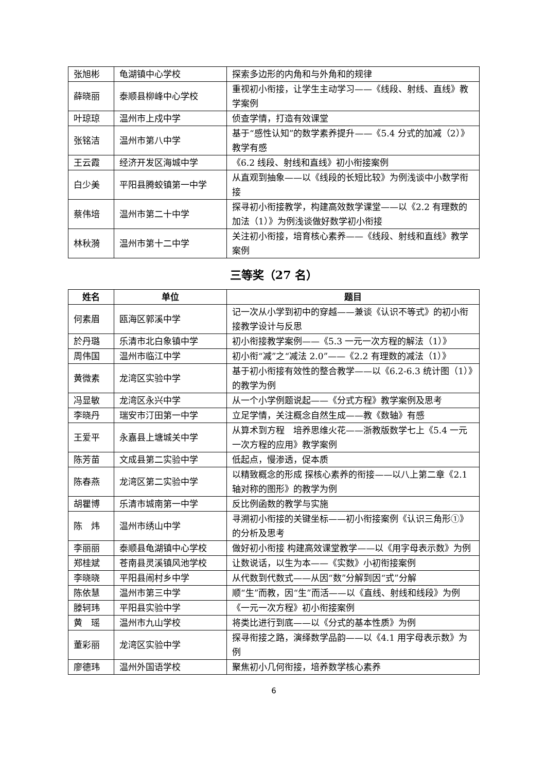| 张旭彬 | 龟湖镇中心学校 | 探索多边形的内角和与外角和的规律 |
| 薛晓丽 | 泰顺县柳峰中心学校 | 重视初小衔接，让学生主动学习——《线段、射线、直线》教学案例 |
| 叶琼琼 | 温州市上戍中学 | 侦查学情，打造有效课堂 |
| 张铭洁 | 温州市第八中学 | 基于“感性认知”的数学素养提升——《5.4 分式的加减（2）》教学有感 |
| 王云霞 | 经济开发区海城中学 | 《6.2 线段、射线和直线》初小衔接案例 |
| 白少美 | 平阳县腾蛟镇第一中学 | 从直观到抽象——以《线段的长短比较》为例浅谈中小数学衔接 |
| 蔡伟培 | 温州市第二十中学 | 探寻初小衔接教学，构建高效数学课堂——以《2.2 有理数的加法（1）》为例浅谈做好数学初小衔接 |
| 林秋漪 | 温州市第十二中学 | 关注初小衔接，培育核心素养——《线段、射线和直线》教学案例 |
三等奖（27 名）
| 姓名 | 单位 | 题目 |
| --- | --- | --- |
| 何素眉 | 瓯海区郭溪中学 | 记一次从小学到初中的穿越——兼谈《认识不等式》的初小衔接教学设计与反思 |
| 於丹璐 | 乐清市北白象镇中学 | 初小衔接教学案例——《5.3 一元一次方程的解法（1）》 |
| 周伟国 | 温州市临江中学 | 初小衔“减”之“减法 2.0”——《2.2 有理数的减法（1）》 |
| 黄微素 | 龙湾区实验中学 | 基于初小衔接有效性的整合教学——以《6.2-6.3 统计图（1）》的教学为例 |
| 冯显敏 | 龙湾区永兴中学 | 从一个小学例题说起——《分式方程》教学案例及思考 |
| 李晓丹 | 瑞安市汀田第一中学 | 立足学情，关注概念自然生成——教《数轴》有感 |
| 王爱平 | 永嘉县上塘城关中学 | 从算术到方程 培养思维火花——浙教版数学七上《5.4 一元一次方程的应用》教学案例 |
| 陈芳苗 | 文成县第二实验中学 | 低起点，慢渗透，促本质 |
| 陈春燕 | 龙湾区第二实验中学 | 以精致概念的形成 探核心素养的衔接——以八上第二章《2.1 轴对称的图形》的教学为例 |
| 胡瞿博 | 乐清市城南第一中学 | 反比例函数的教学与实施 |
| 陈 炜 | 温州市绣山中学 | 寻溯初小衔接的关键坐标——初小衔接案例《认识三角形①》的分析及思考 |
| 李丽丽 | 泰顺县龟湖镇中心学校 | 做好初小衔接 构建高效课堂教学——以《用字母表示数》为例 |
| 郑桂斌 | 苍南县灵溪镇风池学校 | 让数说话，以生为本——《实数》小初衔接案例 |
| 李晓晓 | 平阳县闹村乡中学 | 从代数到代数式——从因“数”分解到因“式”分解 |
| 陈依慧 | 温州市第三中学 | 顺“生”而教，因“生”而活——以《直线、射线和线段》为例 |
| 滕轲玮 | 平阳县实验中学 | 《一元一次方程》初小衔接案例 |
| 黄 瑶 | 温州市九山学校 | 将类比进行到底——以《分式的基本性质》为例 |
| 董彩丽 | 龙湾区实验中学 | 探寻衔接之路，演绎数学品韵——以《4.1 用字母表示数》为例 |
| 廖德玮 | 温州外国语学校 | 聚焦初小几何衔接，培养数学核心素养 |
6